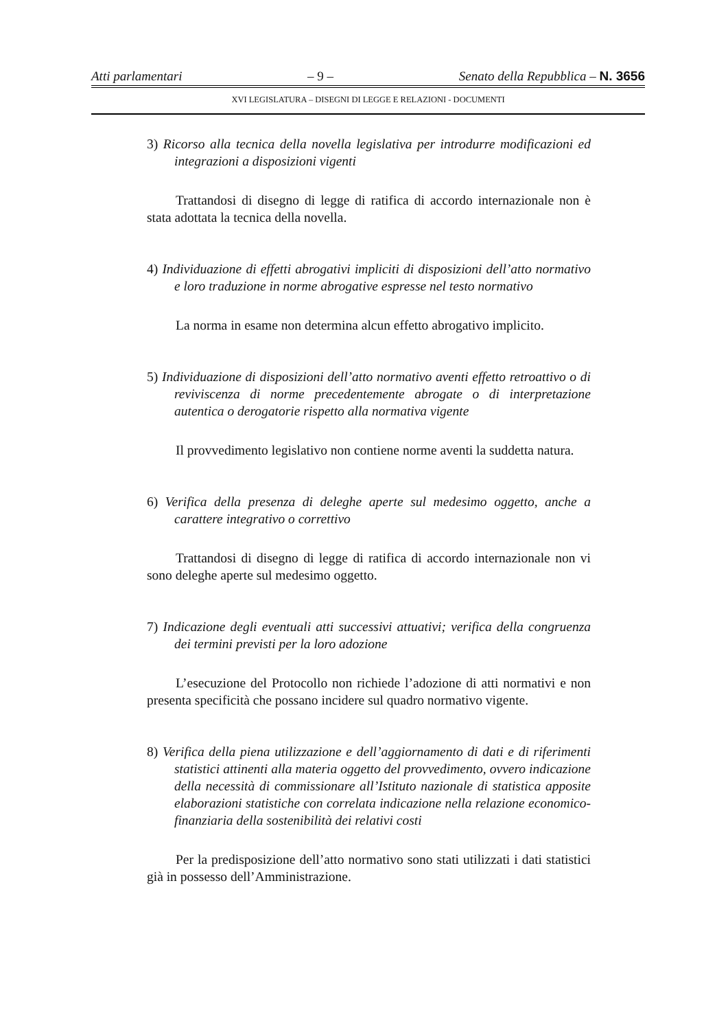Atti parlamentari – 9 – Senato della Repubblica – N. 3656
XVI LEGISLATURA – DISEGNI DI LEGGE E RELAZIONI - DOCUMENTI
3) Ricorso alla tecnica della novella legislativa per introdurre modificazioni ed integrazioni a disposizioni vigenti
Trattandosi di disegno di legge di ratifica di accordo internazionale non è stata adottata la tecnica della novella.
4) Individuazione di effetti abrogativi impliciti di disposizioni dell’atto normativo e loro traduzione in norme abrogative espresse nel testo normativo
La norma in esame non determina alcun effetto abrogativo implicito.
5) Individuazione di disposizioni dell’atto normativo aventi effetto retroattivo o di reviviscenza di norme precedentemente abrogate o di interpretazione autentica o derogatorie rispetto alla normativa vigente
Il provvedimento legislativo non contiene norme aventi la suddetta natura.
6) Verifica della presenza di deleghe aperte sul medesimo oggetto, anche a carattere integrativo o correttivo
Trattandosi di disegno di legge di ratifica di accordo internazionale non vi sono deleghe aperte sul medesimo oggetto.
7) Indicazione degli eventuali atti successivi attuativi; verifica della congruenza dei termini previsti per la loro adozione
L’esecuzione del Protocollo non richiede l’adozione di atti normativi e non presenta specificità che possano incidere sul quadro normativo vigente.
8) Verifica della piena utilizzazione e dell’aggiornamento di dati e di riferimenti statistici attinenti alla materia oggetto del provvedimento, ovvero indicazione della necessità di commissionare all’Istituto nazionale di statistica apposite elaborazioni statistiche con correlata indicazione nella relazione economico-finanziaria della sostenibilità dei relativi costi
Per la predisposizione dell’atto normativo sono stati utilizzati i dati statistici già in possesso dell’Amministrazione.